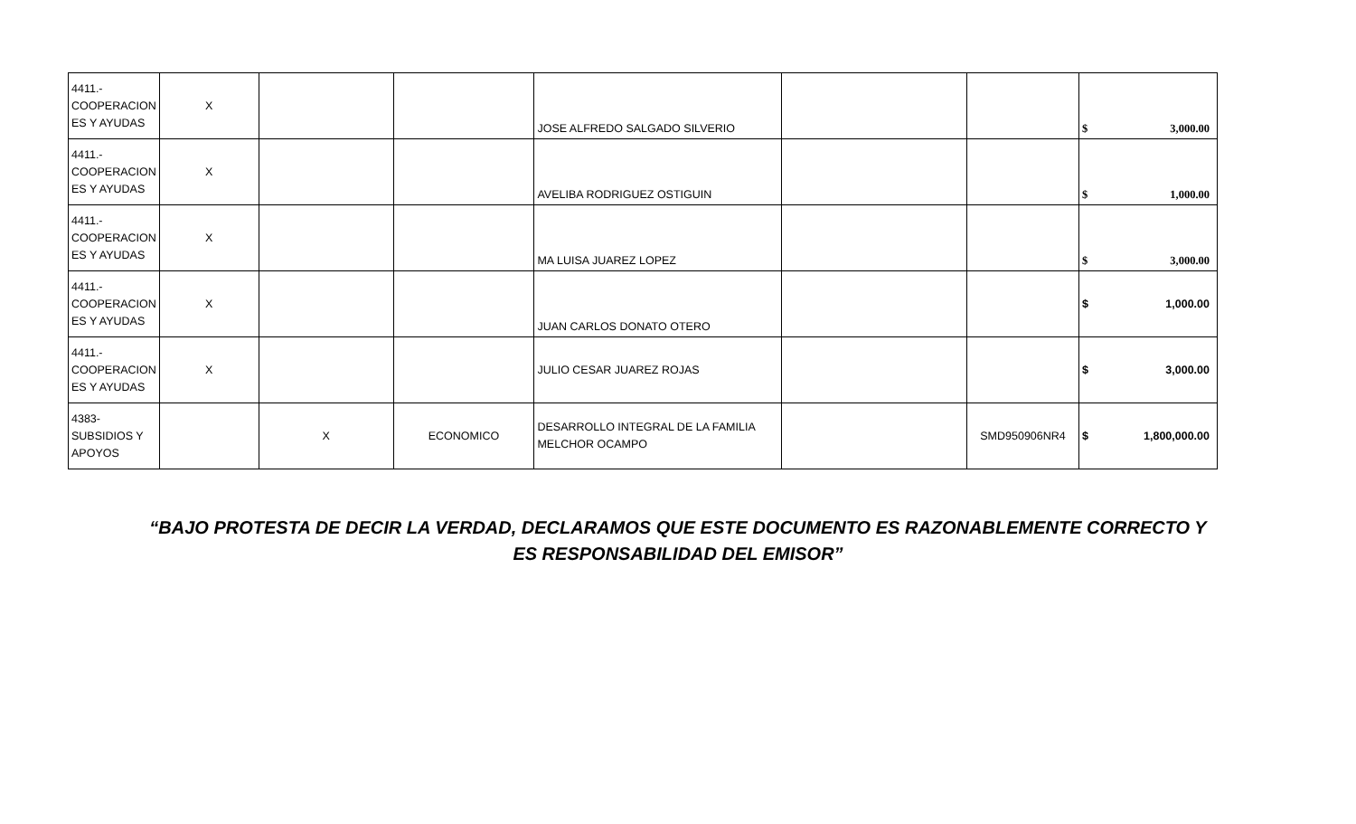| 4411.- COOPERACION ES Y AYUDAS | X | | | JOSE ALFREDO SALGADO SILVERIO | | | $ 3,000.00 |
| 4411.- COOPERACION ES Y AYUDAS | X | | | AVELIBA RODRIGUEZ OSTIGUIN | | | $ 1,000.00 |
| 4411.- COOPERACION ES Y AYUDAS | X | | | MA LUISA JUAREZ LOPEZ | | | $ 3,000.00 |
| 4411.- COOPERACION ES Y AYUDAS | X | | | JUAN CARLOS DONATO OTERO | | | $ 1,000.00 |
| 4411.- COOPERACION ES Y AYUDAS | X | | | JULIO CESAR JUAREZ ROJAS | | | $ 3,000.00 |
| 4383- SUBSIDIOS Y APOYOS | | X | ECONOMICO | DESARROLLO INTEGRAL DE LA FAMILIA MELCHOR OCAMPO | | SMD950906NR4 | $ 1,800,000.00 |
“BAJO PROTESTA DE DECIR LA VERDAD, DECLARAMOS QUE ESTE DOCUMENTO ES RAZONABLEMENTE CORRECTO Y
ES RESPONSABILIDAD DEL EMISOR”